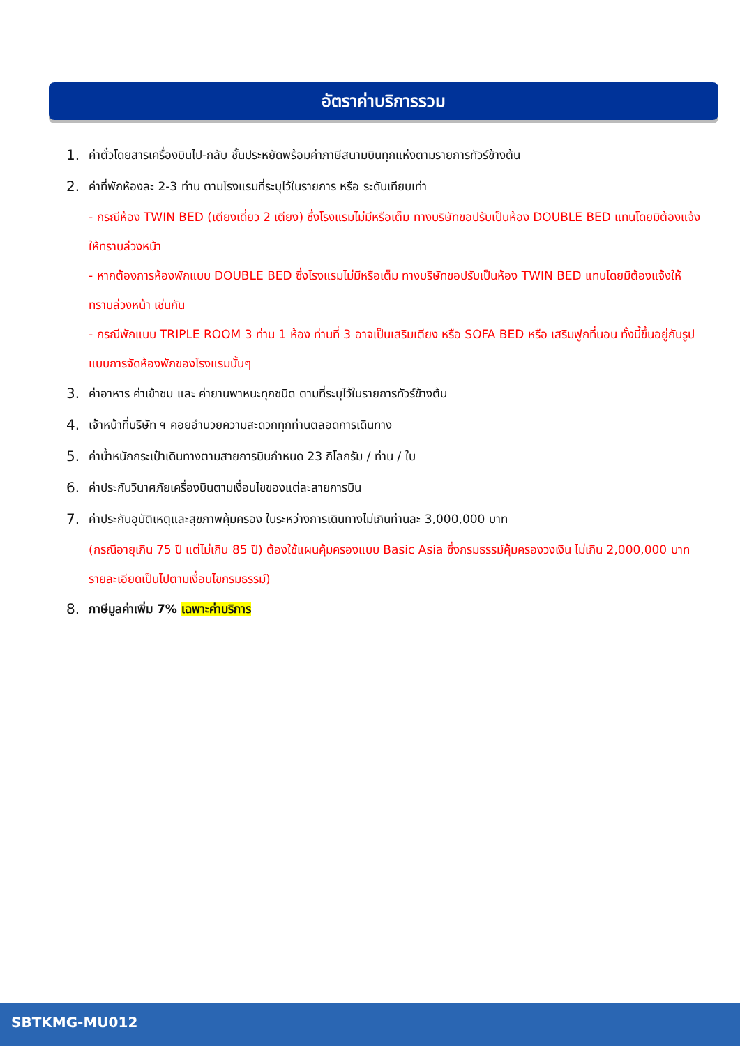อัตราค่าบริการรวม
1. ค่าตั๋วโดยสารเครื่องบินไป-กลับ ชั้นประหยัดพร้อมค่าภาษีสนามบินทุกแห่งตามรายการทัวร์ข้างต้น
2. ค่าที่พักห้องละ 2-3 ท่าน ตามโรงแรมที่ระบุไว้ในรายการ หรือ ระดับเทียบเท่า
- กรณีห้อง TWIN BED (เตียงเดี่ยว 2 เตียง) ซึ่งโรงแรมไม่มีหรือเต็ม ทางบริษัทขอปรับเป็นห้อง DOUBLE BED แทนโดยมิต้องแจ้งให้ทราบล่วงหน้า
- หากต้องการห้องพักแบบ DOUBLE BED ซึ่งโรงแรมไม่มีหรือเต็ม ทางบริษัทขอปรับเป็นห้อง TWIN BED แทนโดยมิต้องแจ้งให้ทราบล่วงหน้า เช่นกัน
- กรณีพักแบบ TRIPLE ROOM 3 ท่าน 1 ห้อง ท่านที่ 3 อาจเป็นเสริมเตียง หรือ SOFA BED หรือ เสริมฟูกที่นอน ทั้งนี้ขึ้นอยู่กับรูปแบบการจัดห้องพักของโรงแรมนั้นๆ
3. ค่าอาหาร ค่าเข้าชม และ ค่ายานพาหนะทุกชนิด ตามที่ระบุไว้ในรายการทัวร์ข้างต้น
4. เจ้าหน้าที่บริษัท ฯ คอยอำนวยความสะดวกทุกท่านตลอดการเดินทาง
5. ค่าน้ำหนักกระเป๋าเดินทางตามสายการบินกำหนด 23 กิโลกรัม / ท่าน / ใบ
6. ค่าประกันวินาศภัยเครื่องบินตามเงื่อนไขของแต่ละสายการบิน
7. ค่าประกันอุบัติเหตุและสุขภาพคุ้มครอง ในระหว่างการเดินทางไม่เกินท่านละ 3,000,000 บาท
(กรณีอายุเกิน 75 ปี แต่ไม่เกิน 85 ปี) ต้องใช้แผนคุ้มครองแบบ Basic Asia ซึ่งกรมธรรม์คุ้มครองวงเงิน ไม่เกิน 2,000,000 บาทรายละเอียดเป็นไปตามเงื่อนไขกรมธรรม์)
8. ภาษีมูลค่าเพิ่ม 7% เฉพาะค่าบริการ
SBTKMG-MU012